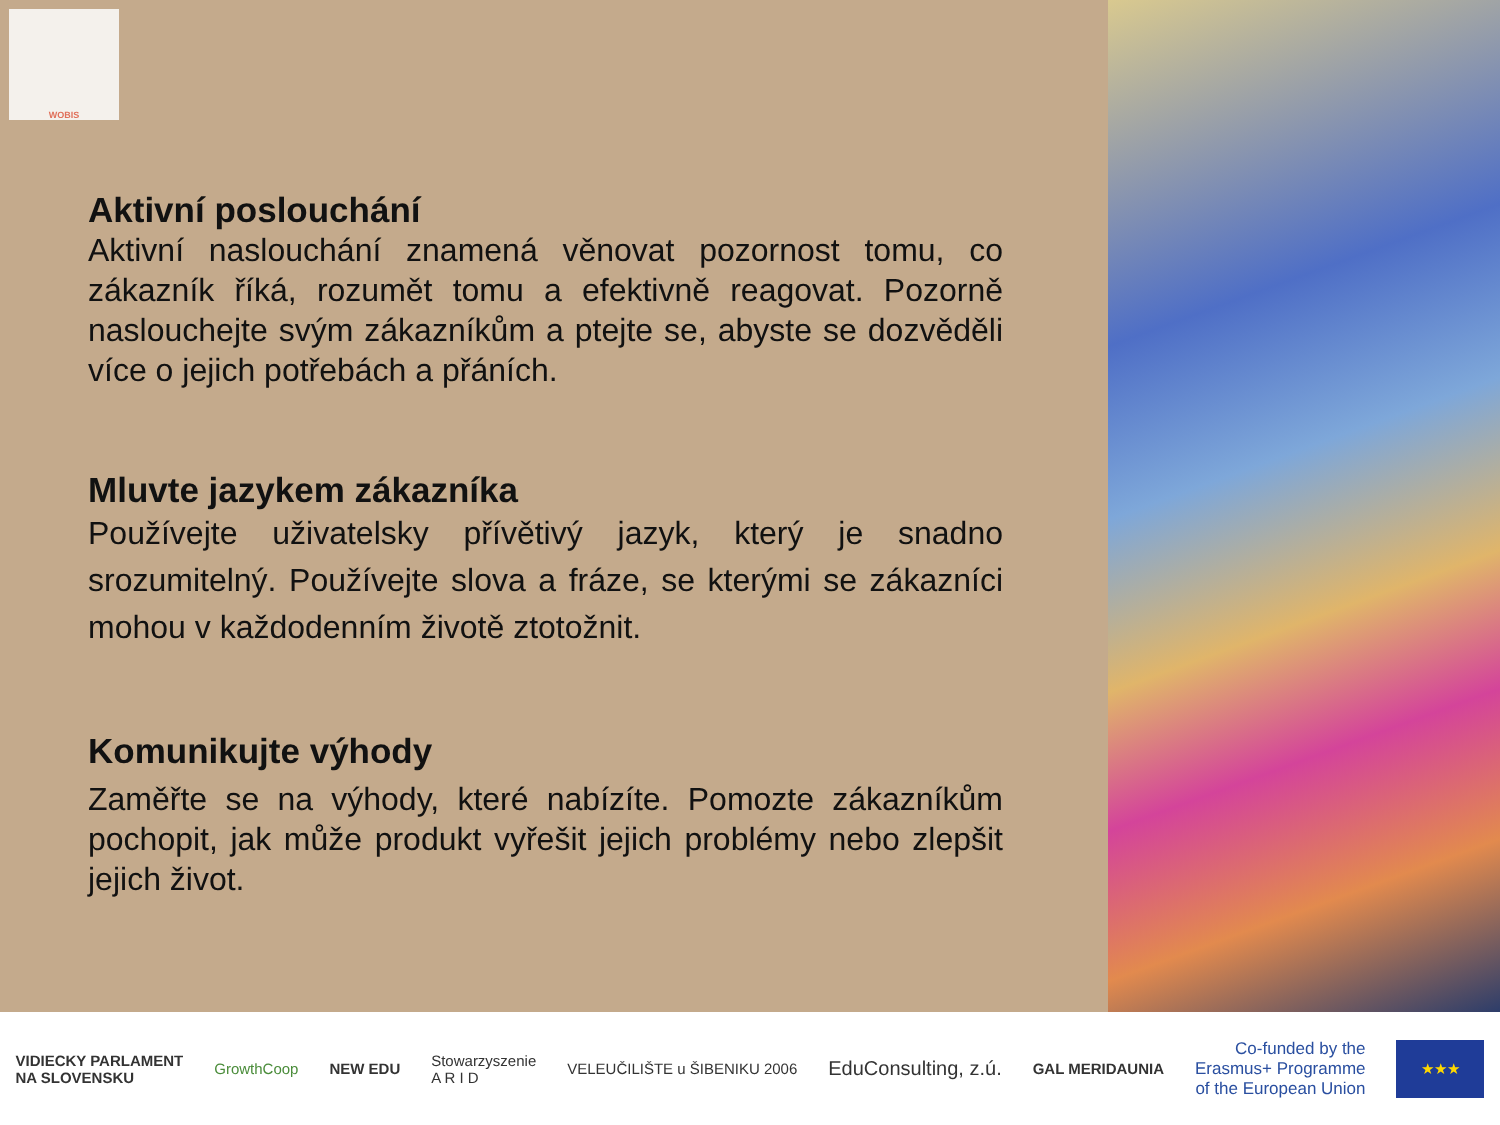WOBIS
Aktivní poslouchání
Aktivní naslouchání znamená věnovat pozornost tomu, co zákazník říká, rozumět tomu a efektivně reagovat. Pozorně naslouchejte svým zákazníkům a ptejte se, abyste se dozvěděli více o jejich potřebách a přáních.
Mluvte jazykem zákazníka
Používejte uživatelsky přívětivý jazyk, který je snadno srozumitelný. Používejte slova a fráze, se kterými se zákazníci mohou v každodenním životě ztotožnit.
Komunikujte výhody
Zaměřte se na výhody, které nabízíte. Pomozte zákazníkům pochopit, jak může produkt vyřešit jejich problémy nebo zlepšit jejich život.
VIDIECKY PARLAMENT
NA SLOVENSKU
GrowthCoop NEW EDU
Stowarzyszenie
A R I D
VELEUČILIŠTE u ŠIBENIKU 2006
EduConsulting, z.ú.
GAL MERIDAUNIA
Co-funded by the
Erasmus+ Programme
of the European Union
★★★